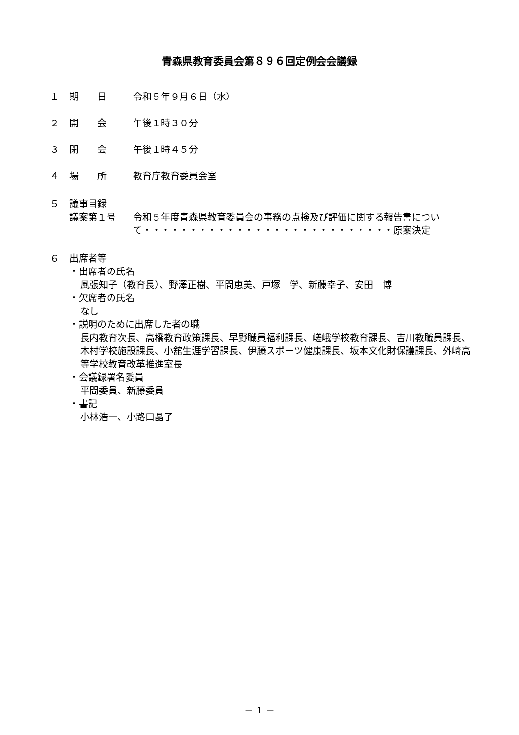青森県教育委員会第８９６回定例会会議録
１ 期　　日 令和５年９月６日（水）
２ 開　　会 午後１時３０分
３ 閉　　会 午後１時４５分
４ 場　　所 教育庁教育委員会室
５ 議事目録
議案第１号 令和５年度青森県教育委員会の事務の点検及び評価に関する報告書について・・・・・・・・・・・・・・・・・・・・・・・・・・・原案決定
６ 出席者等
・出席者の氏名
風張知子（教育長）、野澤正樹、平間恵美、戸塚　学、新藤幸子、安田　博
・欠席者の氏名
なし
・説明のために出席した者の職
長内教育次長、高橋教育政策課長、早野職員福利課長、嵯峨学校教育課長、吉川教職員課長、木村学校施設課長、小舘生涯学習課長、伊藤スポーツ健康課長、坂本文化財保護課長、外崎高等学校教育改革推進室長
・会議録署名委員
平間委員、新藤委員
・書記
小林浩一、小路口晶子
－ 1 －